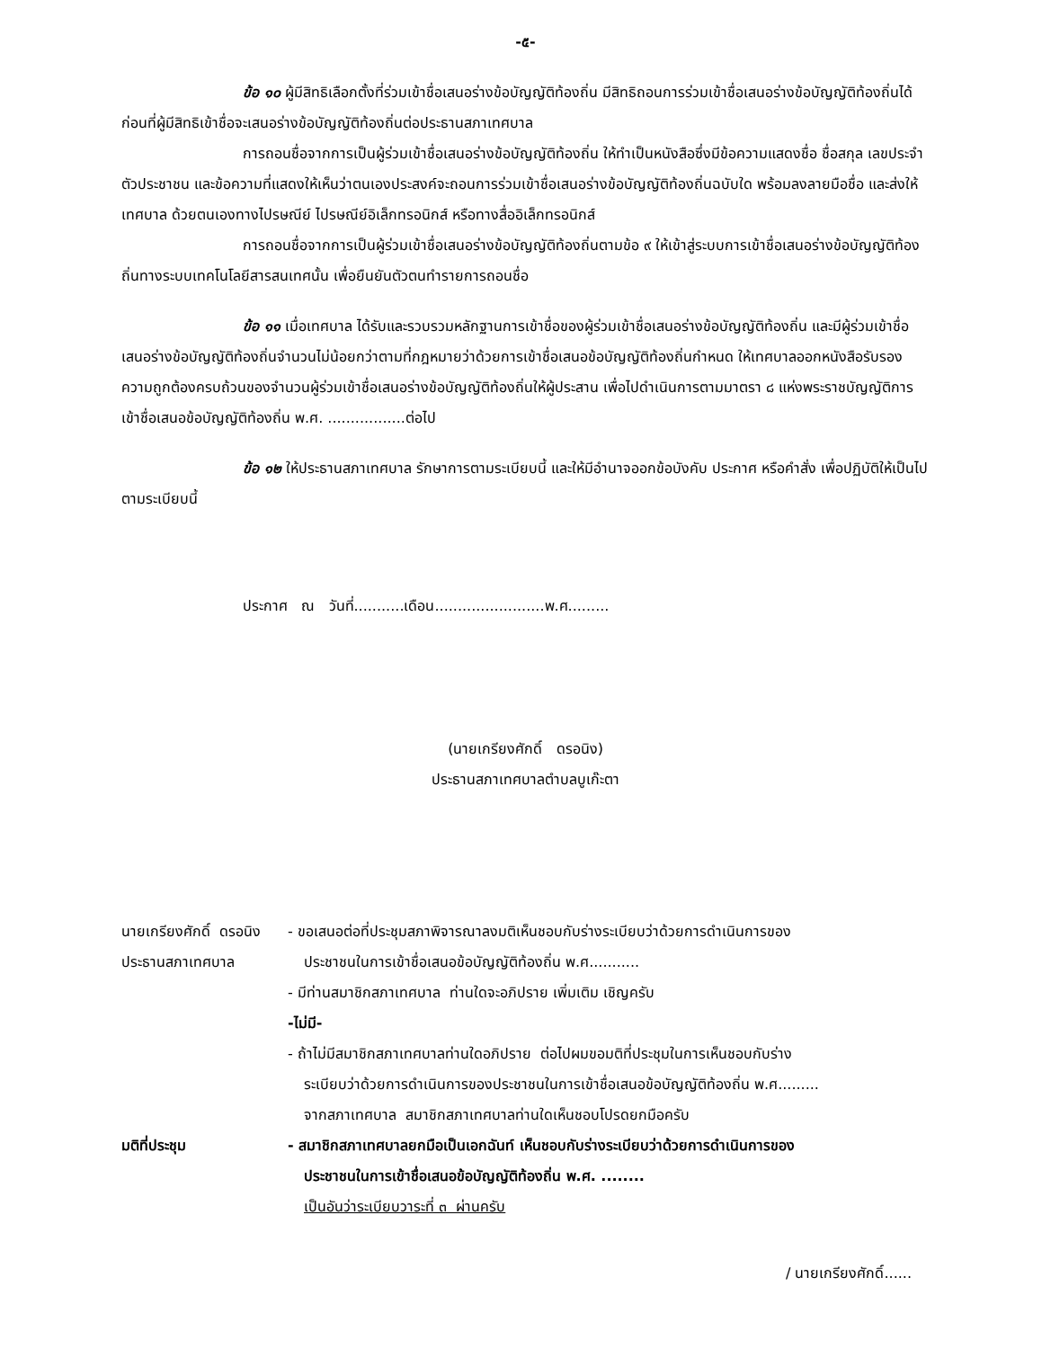-๕-
ข้อ ๑๐ ผู้มีสิทธิเลือกตั้งที่ร่วมเข้าชื่อเสนอร่างข้อบัญญัติท้องถิ่น มีสิทธิถอนการร่วมเข้าชื่อเสนอร่างข้อบัญญัติท้องถิ่นได้ก่อนที่ผู้มีสิทธิเข้าชื่อจะเสนอร่างข้อบัญญัติท้องถิ่นต่อประธานสภาเทศบาล
การถอนชื่อจากการเป็นผู้ร่วมเข้าชื่อเสนอร่างข้อบัญญัติท้องถิ่น ให้ทำเป็นหนังสือซึ่งมีข้อความแสดงชื่อ ชื่อสกุล เลขประจำตัวประชาชน และข้อความที่แสดงให้เห็นว่าตนเองประสงค์จะถอนการร่วมเข้าชื่อเสนอร่างข้อบัญญัติท้องถิ่นฉบับใด พร้อมลงลายมือชื่อ และส่งให้เทศบาล ด้วยตนเองทางไปรษณีย์ ไปรษณีย์อิเล็กทรอนิกส์ หรือทางสื่ออิเล็กทรอนิกส์
การถอนชื่อจากการเป็นผู้ร่วมเข้าชื่อเสนอร่างข้อบัญญัติท้องถิ่นตามข้อ ๙ ให้เข้าสู่ระบบการเข้าชื่อเสนอร่างข้อบัญญัติท้องถิ่นทางระบบเทคโนโลยีสารสนเทศนั้น เพื่อยืนยันตัวตนทำรายการถอนชื่อ
ข้อ ๑๑ เมื่อเทศบาล ได้รับและรวบรวมหลักฐานการเข้าชื่อของผู้ร่วมเข้าชื่อเสนอร่างข้อบัญญัติท้องถิ่น และมีผู้ร่วมเข้าชื่อเสนอร่างข้อบัญญัติท้องถิ่นจำนวนไม่น้อยกว่าตามที่กฎหมายว่าด้วยการเข้าชื่อเสนอข้อบัญญัติท้องถิ่นกำหนด ให้เทศบาลออกหนังสือรับรองความถูกต้องครบถ้วนของจำนวนผู้ร่วมเข้าชื่อเสนอร่างข้อบัญญัติท้องถิ่นให้ผู้ประสาน เพื่อไปดำเนินการตามมาตรา ๘ แห่งพระราชบัญญัติการเข้าชื่อเสนอข้อบัญญัติท้องถิ่น พ.ศ. .................ต่อไป
ข้อ ๑๒ ให้ประธานสภาเทศบาล รักษาการตามระเบียบนี้ และให้มีอำนาจออกข้อบังคับ ประกาศ หรือคำสั่ง เพื่อปฏิบัติให้เป็นไปตามระเบียบนี้
ประกาศ ณ วันที่...........เดือน........................พ.ศ.........
(นายเกรียงศักดิ์ ดรอนิง)
ประธานสภาเทศบาลตำบลบูเก๊ะตา
นายเกรียงศักดิ์ ดรอนิง
- ขอเสนอต่อที่ประชุมสภาพิจารณาลงมติเห็นชอบกับร่างระเบียบว่าด้วยการดำเนินการของ
ประธานสภาเทศบาล ประชาชนในการเข้าชื่อเสนอข้อบัญญัติท้องถิ่น พ.ศ...........
- มีท่านสมาชิกสภาเทศบาล ท่านใดจะอภิปราย เพิ่มเติม เชิญครับ
-ไม่มี-
- ถ้าไม่มีสมาชิกสภาเทศบาลท่านใดอภิปราย ต่อไปผมขอมติที่ประชุมในการเห็นชอบกับร่าง
ระเบียบว่าด้วยการดำเนินการของประชาชนในการเข้าชื่อเสนอข้อบัญญัติท้องถิ่น พ.ศ.........
จากสภาเทศบาล สมาชิกสภาเทศบาลท่านใดเห็นชอบโปรดยกมือครับ
มติที่ประชุม - สมาชิกสภาเทศบาลยกมือเป็นเอกฉันท์ เห็นชอบกับร่างระเบียบว่าด้วยการดำเนินการของ
ประชาชนในการเข้าชื่อเสนอข้อบัญญัติท้องถิ่น พ.ศ. ........
เป็นอันว่าระเบียบวาระที่ ๓ ผ่านครับ
/ นายเกรียงศักดิ์......